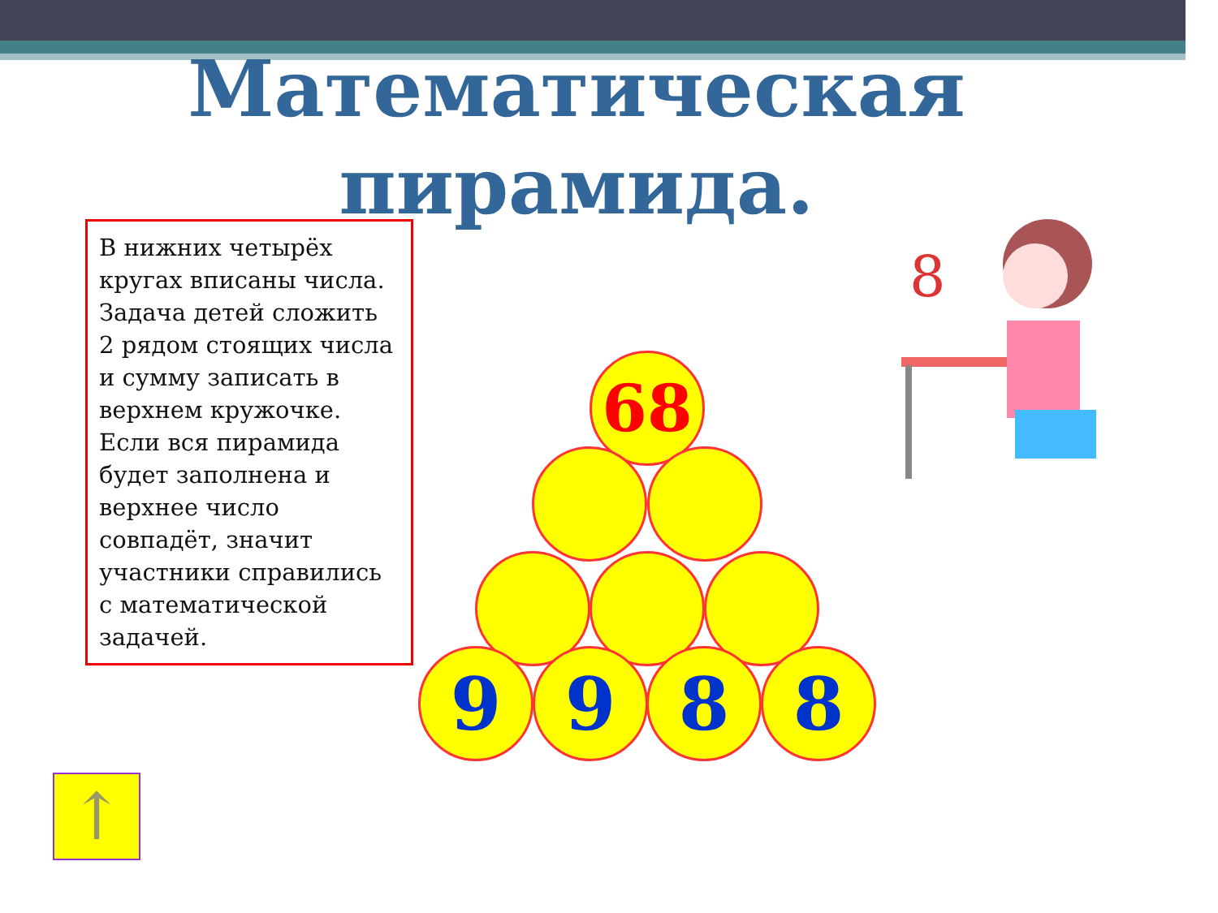Математическая пирамида.
В нижних четырёх кругах вписаны числа. Задача детей сложить 2 рядом стоящих числа и сумму записать в верхнем кружочке. Если вся пирамида будет заполнена и верхнее число совпадёт, значит участники справились с математической задачей.
68
9 9 8 8
8
↑